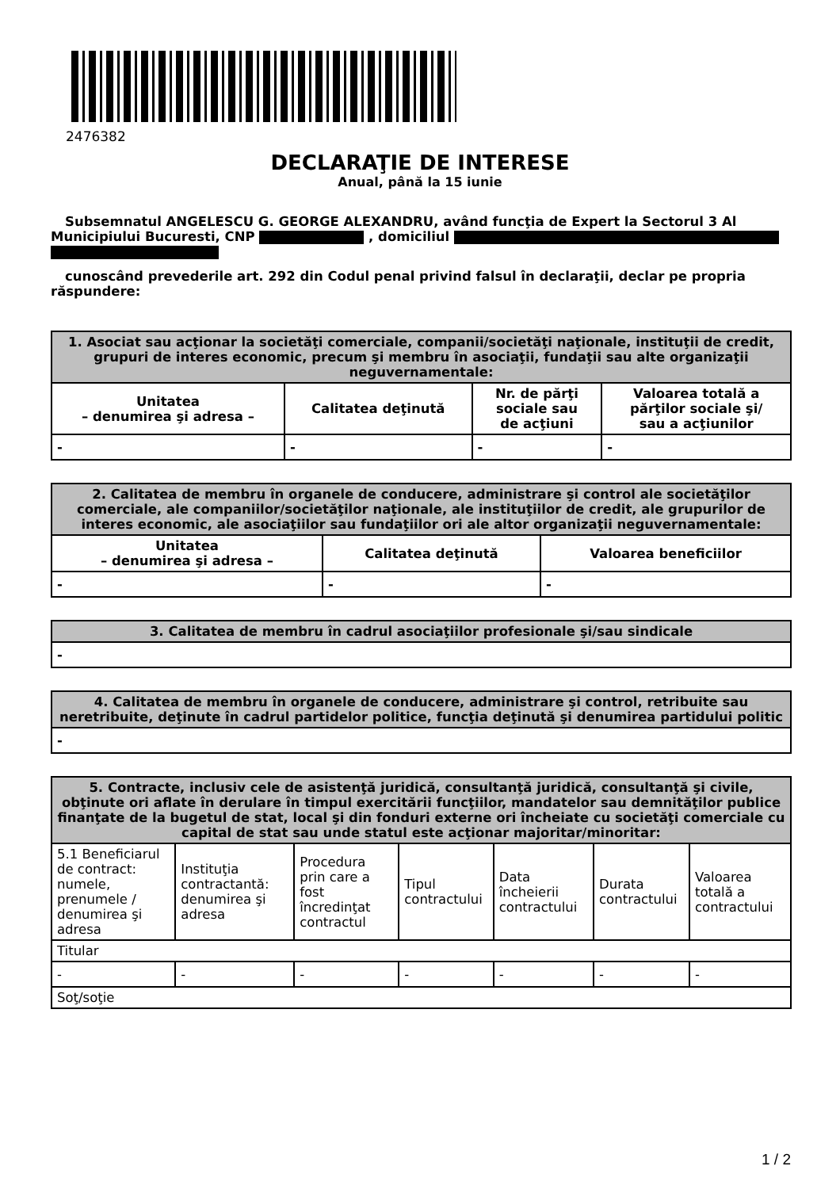2476382
DECLARAŢIE DE INTERESE
Anual, până la 15 iunie
Subsemnatul ANGELESCU G. GEORGE ALEXANDRU, având funcţia de Expert la Sectorul 3 Al Municipiului Bucuresti, CNP , domiciliul
cunoscând prevederile art. 292 din Codul penal privind falsul în declaraţii, declar pe propria răspundere:
| 1. Asociat sau acţionar la societăţi comerciale, companii/societăţi naţionale, instituţii de credit, grupuri de interes economic, precum şi membru în asociaţii, fundaţii sau alte organizaţii neguvernamentale: | | | |
| --- | --- | --- | --- |
| Unitatea – denumirea şi adresa – | Calitatea deţinută | Nr. de părţi sociale sau de acţiuni | Valoarea totală a părţilor sociale şi/ sau a acţiunilor |
| - | - | - | - |
| 2. Calitatea de membru în organele de conducere, administrare şi control ale societăţilor comerciale, ale companiilor/societăţilor naţionale, ale instituţiilor de credit, ale grupurilor de interes economic, ale asociaţiilor sau fundaţiilor ori ale altor organizaţii neguvernamentale: | | |
| --- | --- | --- |
| Unitatea – denumirea şi adresa – | Calitatea deţinută | Valoarea beneficiilor |
| - | - | - |
| 3. Calitatea de membru în cadrul asociaţiilor profesionale şi/sau sindicale |
| --- |
| - |
| 4. Calitatea de membru în organele de conducere, administrare şi control, retribuite sau neretribuite, deţinute în cadrul partidelor politice, funcţia deţinută şi denumirea partidului politic |
| --- |
| - |
| 5. Contracte, inclusiv cele de asistenţă juridică, consultanţă juridică, consultanţă şi civile, obţinute ori aflate în derulare în timpul exercitării funcţiilor, mandatelor sau demnităţilor publice finanţate de la bugetul de stat, local şi din fonduri externe ori încheiate cu societăţi comerciale cu capital de stat sau unde statul este acţionar majoritar/minoritar: | | | | | | |
| --- | --- | --- | --- | --- | --- | --- |
| 5.1 Beneficiarul de contract: numele, prenumele / denumirea şi adresa | Instituţia contractantă: denumirea şi adresa | Procedura prin care a fost încredinţat contractul | Tipul contractului | Data încheierii contractului | Durata contractului | Valoarea totală a contractului |
| Titular | | | | | | |
| - | - | - | - | - | - | - |
| Soţ/soţie | | | | | | |
1 / 2